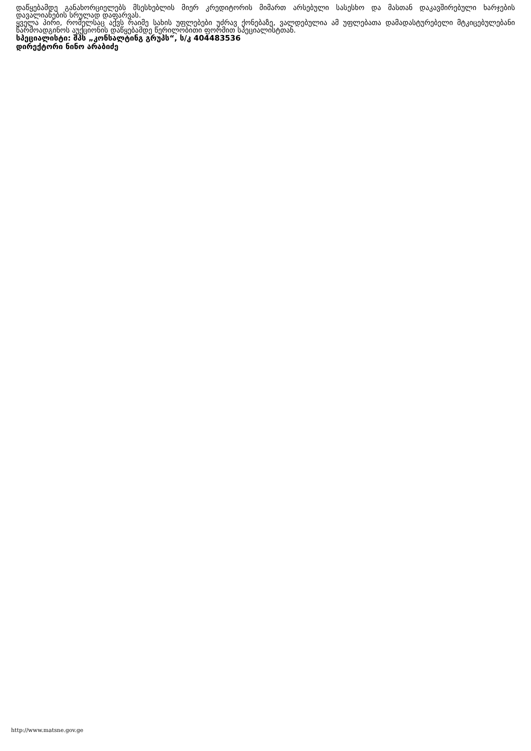დაწყებამდე განახორციელებს მსესხებლის მიერ კრედიტორის მიმართ არსებული სასესხო და მასთან დაკავშირებული ხარჯების დავალიანების სრულად დაფარვას.
ყველა პირი, რომელსაც აქვს რაიმე სახის უფლებები უძრავ ქონებაზე, ვალდებულია ამ უფლებათა დამადასტურებელი მტკიცებულებანი წარმოადგინოს აუქციონის დაწყებამდე წერილობითი ფორმით სპეციალისტთან.
სპეციალისტი: შპს „კონსალტინგ გრუპს“, ს/კ 404483536
დირექტორი ნინო არაბიძე
http://www.matsne.gov.ge